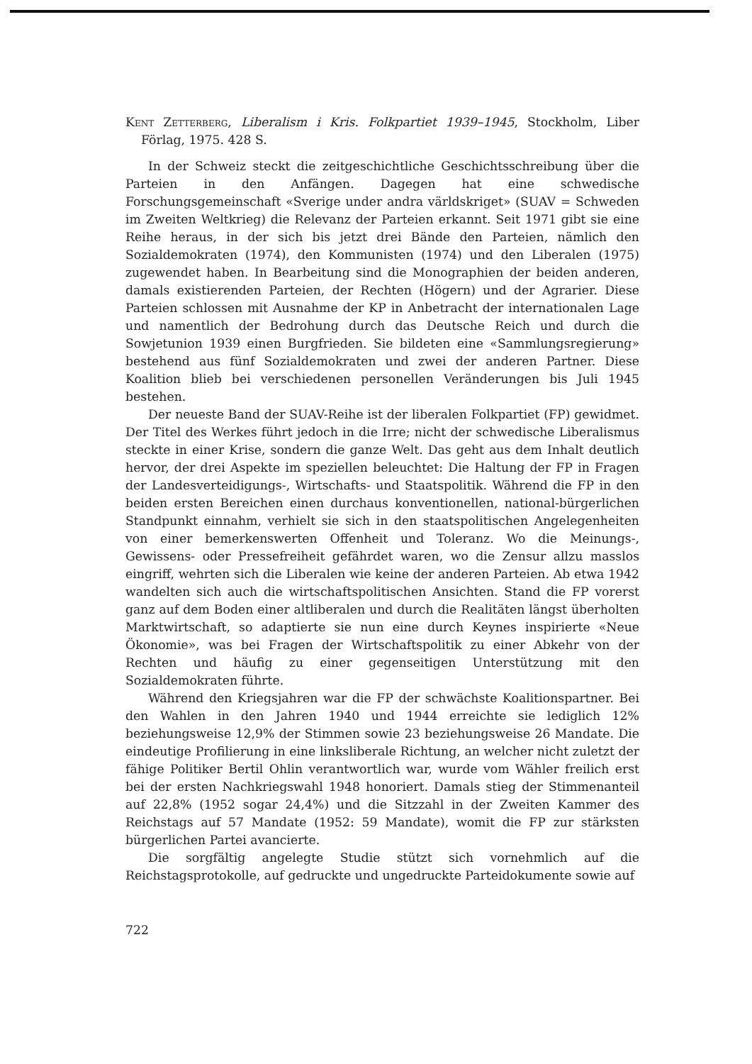Kent Zetterberg, Liberalism i Kris. Folkpartiet 1939–1945, Stockholm, Liber Förlag, 1975. 428 S.
In der Schweiz steckt die zeitgeschichtliche Geschichtsschreibung über die Parteien in den Anfängen. Dagegen hat eine schwedische Forschungsgemeinschaft «Sverige under andra världskriget» (SUAV = Schweden im Zweiten Weltkrieg) die Relevanz der Parteien erkannt. Seit 1971 gibt sie eine Reihe heraus, in der sich bis jetzt drei Bände den Parteien, nämlich den Sozialdemokraten (1974), den Kommunisten (1974) und den Liberalen (1975) zugewendet haben. In Bearbeitung sind die Monographien der beiden anderen, damals existierenden Parteien, der Rechten (Högern) und der Agrarier. Diese Parteien schlossen mit Ausnahme der KP in Anbetracht der internationalen Lage und namentlich der Bedrohung durch das Deutsche Reich und durch die Sowjetunion 1939 einen Burgfrieden. Sie bildeten eine «Sammlungsregierung» bestehend aus fünf Sozialdemokraten und zwei der anderen Partner. Diese Koalition blieb bei verschiedenen personellen Veränderungen bis Juli 1945 bestehen.
Der neueste Band der SUAV-Reihe ist der liberalen Folkpartiet (FP) gewidmet. Der Titel des Werkes führt jedoch in die Irre; nicht der schwedische Liberalismus steckte in einer Krise, sondern die ganze Welt. Das geht aus dem Inhalt deutlich hervor, der drei Aspekte im speziellen beleuchtet: Die Haltung der FP in Fragen der Landesverteidigungs-, Wirtschafts- und Staatspolitik. Während die FP in den beiden ersten Bereichen einen durchaus konventionellen, national-bürgerlichen Standpunkt einnahm, verhielt sie sich in den staatspolitischen Angelegenheiten von einer bemerkenswerten Offenheit und Toleranz. Wo die Meinungs-, Gewissens- oder Pressefreiheit gefährdet waren, wo die Zensur allzu masslos eingriff, wehrten sich die Liberalen wie keine der anderen Parteien. Ab etwa 1942 wandelten sich auch die wirtschaftspolitischen Ansichten. Stand die FP vorerst ganz auf dem Boden einer altliberalen und durch die Realitäten längst überholten Marktwirtschaft, so adaptierte sie nun eine durch Keynes inspirierte «Neue Ökonomie», was bei Fragen der Wirtschaftspolitik zu einer Abkehr von der Rechten und häufig zu einer gegenseitigen Unterstützung mit den Sozialdemokraten führte.
Während den Kriegsjahren war die FP der schwächste Koalitionspartner. Bei den Wahlen in den Jahren 1940 und 1944 erreichte sie lediglich 12% beziehungsweise 12,9% der Stimmen sowie 23 beziehungsweise 26 Mandate. Die eindeutige Profilierung in eine linksliberale Richtung, an welcher nicht zuletzt der fähige Politiker Bertil Ohlin verantwortlich war, wurde vom Wähler freilich erst bei der ersten Nachkriegswahl 1948 honoriert. Damals stieg der Stimmenanteil auf 22,8% (1952 sogar 24,4%) und die Sitzzahl in der Zweiten Kammer des Reichstags auf 57 Mandate (1952: 59 Mandate), womit die FP zur stärksten bürgerlichen Partei avancierte.
Die sorgfältig angelegte Studie stützt sich vornehmlich auf die Reichstagsprotokolle, auf gedruckte und ungedruckte Parteidokumente sowie auf
722